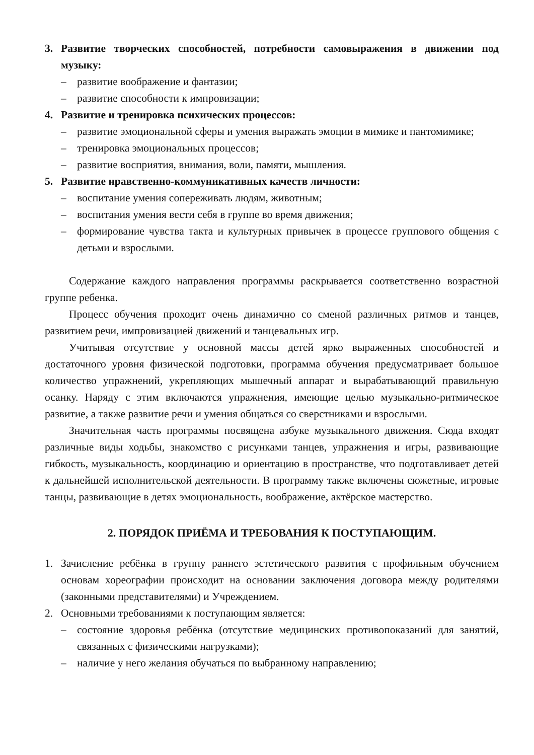3. Развитие творческих способностей, потребности самовыражения в движении под музыку:
– развитие воображение и фантазии;
– развитие способности к импровизации;
4. Развитие и тренировка психических процессов:
– развитие эмоциональной сферы и умения выражать эмоции в мимике и пантомимике;
– тренировка эмоциональных процессов;
– развитие восприятия, внимания, воли, памяти, мышления.
5. Развитие нравственно-коммуникативных качеств личности:
– воспитание умения сопереживать людям, животным;
– воспитания умения вести себя в группе во время движения;
– формирование чувства такта и культурных привычек в процессе группового общения с детьми и взрослыми.
Содержание каждого направления программы раскрывается соответственно возрастной группе ребенка.
Процесс обучения проходит очень динамично со сменой различных ритмов и танцев, развитием речи, импровизацией движений и танцевальных игр.
Учитывая отсутствие у основной массы детей ярко выраженных способностей и достаточного уровня физической подготовки, программа обучения предусматривает большое количество упражнений, укрепляющих мышечный аппарат и вырабатывающий правильную осанку. Наряду с этим включаются упражнения, имеющие целью музыкально-ритмическое развитие, а также развитие речи и умения общаться со сверстниками и взрослыми.
Значительная часть программы посвящена азбуке музыкального движения. Сюда входят различные виды ходьбы, знакомство с рисунками танцев, упражнения и игры, развивающие гибкость, музыкальность, координацию и ориентацию в пространстве, что подготавливает детей к дальнейшей исполнительской деятельности. В программу также включены сюжетные, игровые танцы, развивающие в детях эмоциональность, воображение, актёрское мастерство.
2. ПОРЯДОК ПРИЁМА И ТРЕБОВАНИЯ К ПОСТУПАЮЩИМ.
1. Зачисление ребёнка в группу раннего эстетического развития с профильным обучением основам хореографии происходит на основании заключения договора между родителями (законными представителями) и Учреждением.
2. Основными требованиями к поступающим является:
– состояние здоровья ребёнка (отсутствие медицинских противопоказаний для занятий, связанных с физическими нагрузками);
– наличие у него желания обучаться по выбранному направлению;